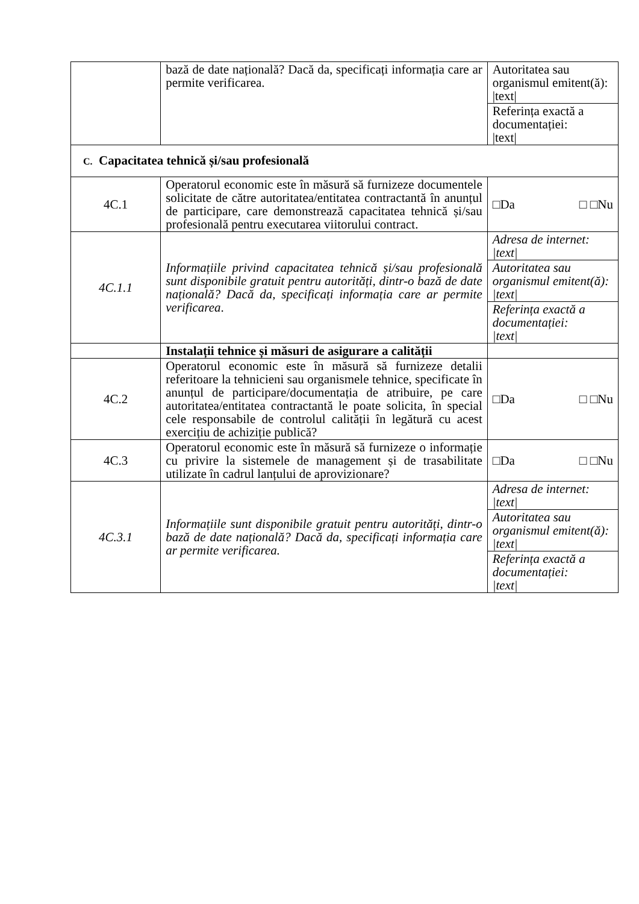| | bază de date națională? Dacă da, specificați informația care ar permite verificarea. | Autoritatea sau organismul emitent(ă): /text/ |
| | | Referința exactă a documentației: /text/ |
| C. Capacitatea tehnică și/sau profesională | | |
| 4C.1 | Operatorul economic este în măsură să furnizeze documentele solicitate de către autoritatea/entitatea contractantă în anunțul de participare, care demonstrează capacitatea tehnică și/sau profesională pentru executarea viitorului contract. | □Da □ □Nu |
| 4C.1.1 | Informațiile privind capacitatea tehnică și/sau profesională sunt disponibile gratuit pentru autorități, dintr-o bază de date națională? Dacă da, specificați informația care ar permite verificarea . | Adresa de internet: /text/ |
| | | Autoritatea sau organismul emitent(ă): /text/ |
| | | Referința exactă a documentației: /text/ |
| | Instalații tehnice și măsuri de asigurare a calității | |
| 4C.2 | Operatorul economic este în măsură să furnizeze detalii referitoare la tehnicieni sau organismele tehnice, specificate în anunțul de participare/documentația de atribuire, pe care autoritatea/entitatea contractantă le poate solicita, în special cele responsabile de controlul calității în legătură cu acest exercițiu de achiziție publică? | □Da □ □Nu |
| 4C.3 | Operatorul economic este în măsură să furnizeze o informație cu privire la sistemele de management și de trasabilitate utilizate în cadrul lanțului de aprovizionare? | □Da □ □Nu |
| 4C.3.1 | Informațiile sunt disponibile gratuit pentru autorități, dintr-o bază de date națională? Dacă da, specificați informația care ar permite verificarea. | Adresa de internet: /text/ |
| | | Autoritatea sau organismul emitent(ă): /text/ |
| | | Referința exactă a documentației: /text/ |